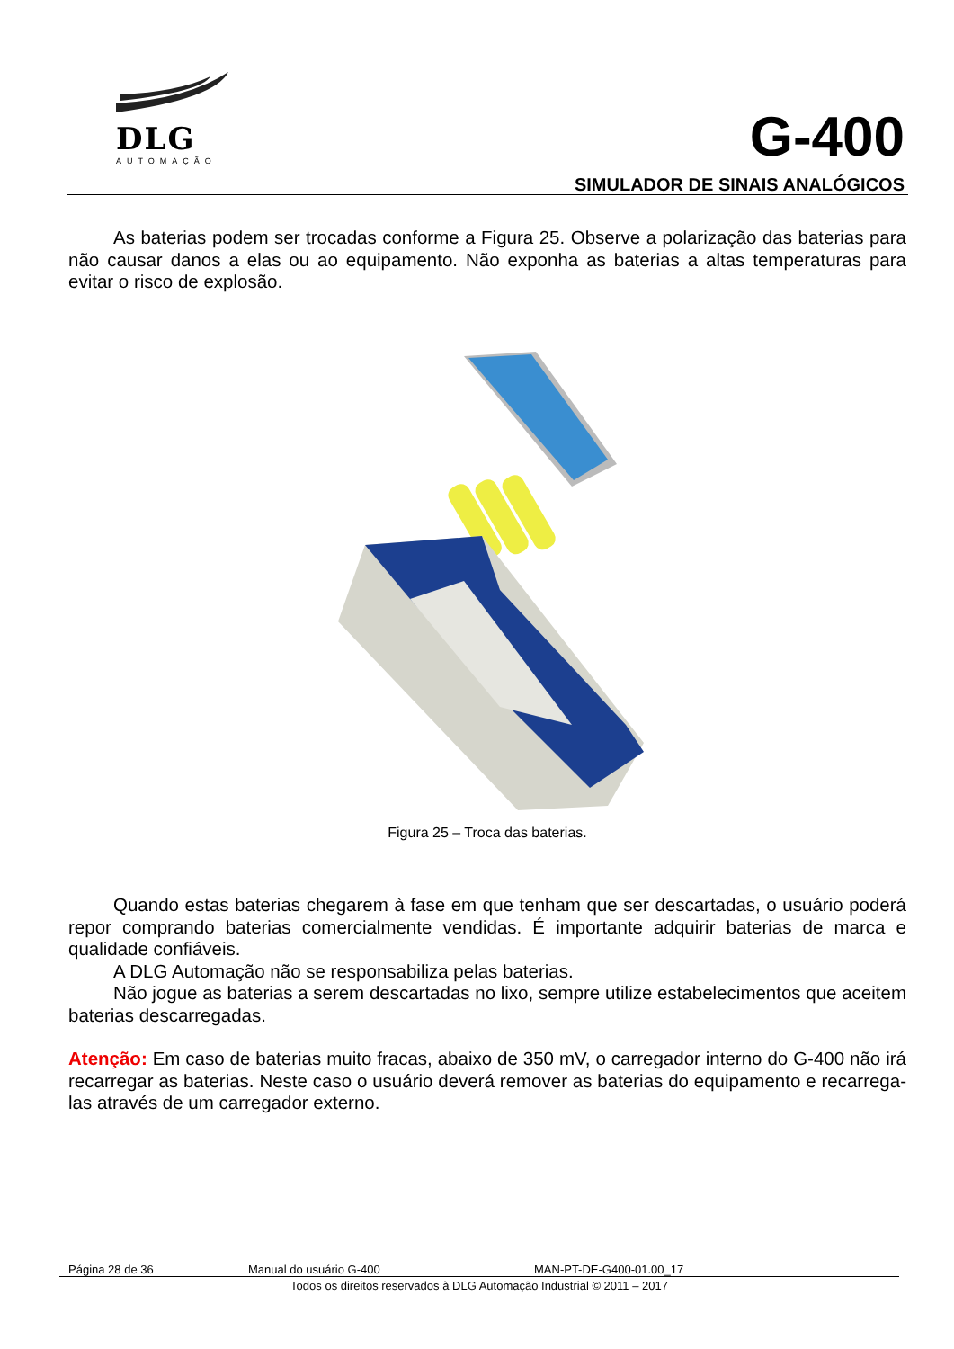DLG
AUTOMAÇÃO
G-400
SIMULADOR DE SINAIS ANALÓGICOS
As baterias podem ser trocadas conforme a Figura 25. Observe a polarização das baterias para não causar danos a elas ou ao equipamento. Não exponha as baterias a altas temperaturas para evitar o risco de explosão.
Figura 25 – Troca das baterias.
Quando estas baterias chegarem à fase em que tenham que ser descartadas, o usuário poderá repor comprando baterias comercialmente vendidas. É importante adquirir baterias de marca e qualidade confiáveis.
A DLG Automação não se responsabiliza pelas baterias.
Não jogue as baterias a serem descartadas no lixo, sempre utilize estabelecimentos que aceitem baterias descarregadas.
Atenção: Em caso de baterias muito fracas, abaixo de 350 mV, o carregador interno do G-400 não irá recarregar as baterias. Neste caso o usuário deverá remover as baterias do equipamento e recarrega-las através de um carregador externo.
Página 28 de 36 Manual do usuário G-400 MAN-PT-DE-G400-01.00_17
Todos os direitos reservados à DLG Automação Industrial © 2011 – 2017